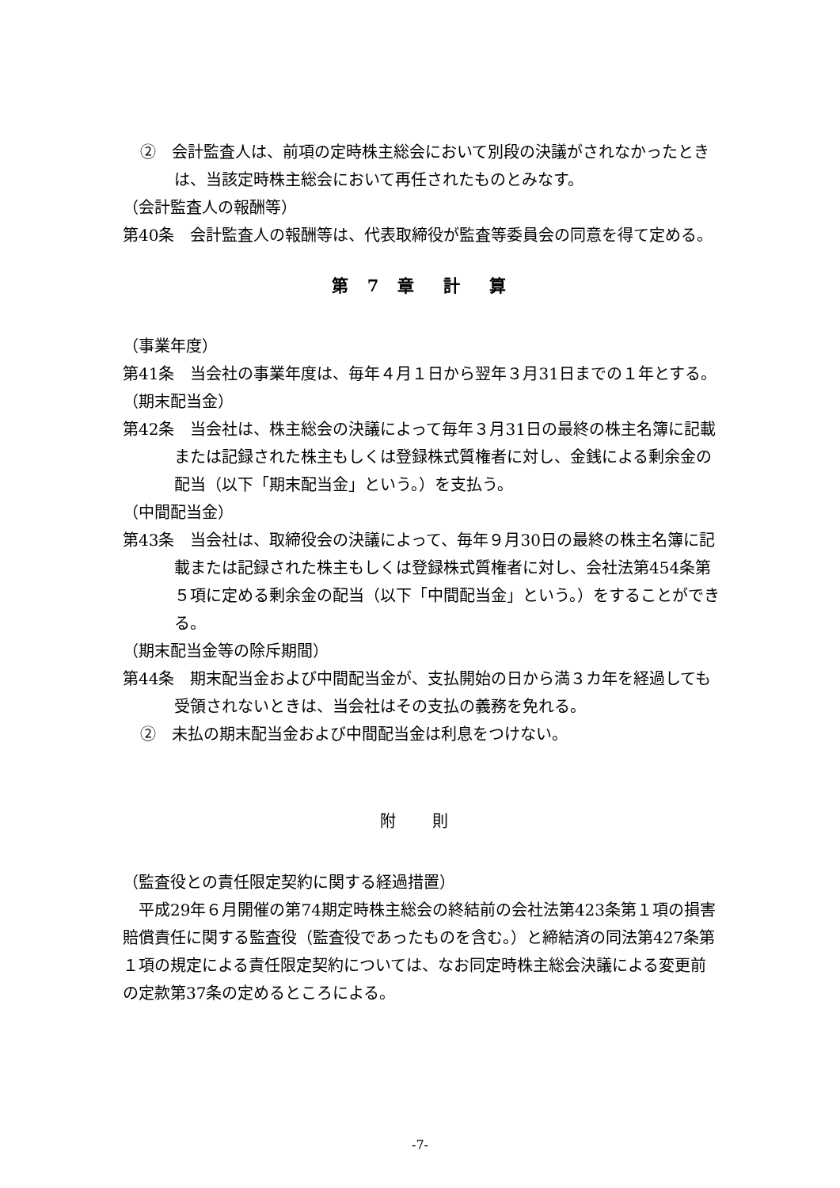②　会計監査人は、前項の定時株主総会において別段の決議がされなかったときは、当該定時株主総会において再任されたものとみなす。
（会計監査人の報酬等）
第40条　会計監査人の報酬等は、代表取締役が監査等委員会の同意を得て定める。
第 7 章　計　算
（事業年度）
第41条　当会社の事業年度は、毎年４月１日から翌年３月31日までの１年とする。
（期末配当金）
第42条　当会社は、株主総会の決議によって毎年３月31日の最終の株主名簿に記載または記録された株主もしくは登録株式質権者に対し、金銭による剰余金の配当（以下「期末配当金」という。）を支払う。
（中間配当金）
第43条　当会社は、取締役会の決議によって、毎年９月30日の最終の株主名簿に記載または記録された株主もしくは登録株式質権者に対し、会社法第454条第５項に定める剰余金の配当（以下「中間配当金」という。）をすることができる。
（期末配当金等の除斥期間）
第44条　期末配当金および中間配当金が、支払開始の日から満３カ年を経過しても受領されないときは、当会社はその支払の義務を免れる。
②　未払の期末配当金および中間配当金は利息をつけない。
附 則
（監査役との責任限定契約に関する経過措置）
平成29年６月開催の第74期定時株主総会の終結前の会社法第423条第１項の損害賠償責任に関する監査役（監査役であったものを含む。）と締結済の同法第427条第１項の規定による責任限定契約については、なお同定時株主総会決議による変更前の定款第37条の定めるところによる。
-7-